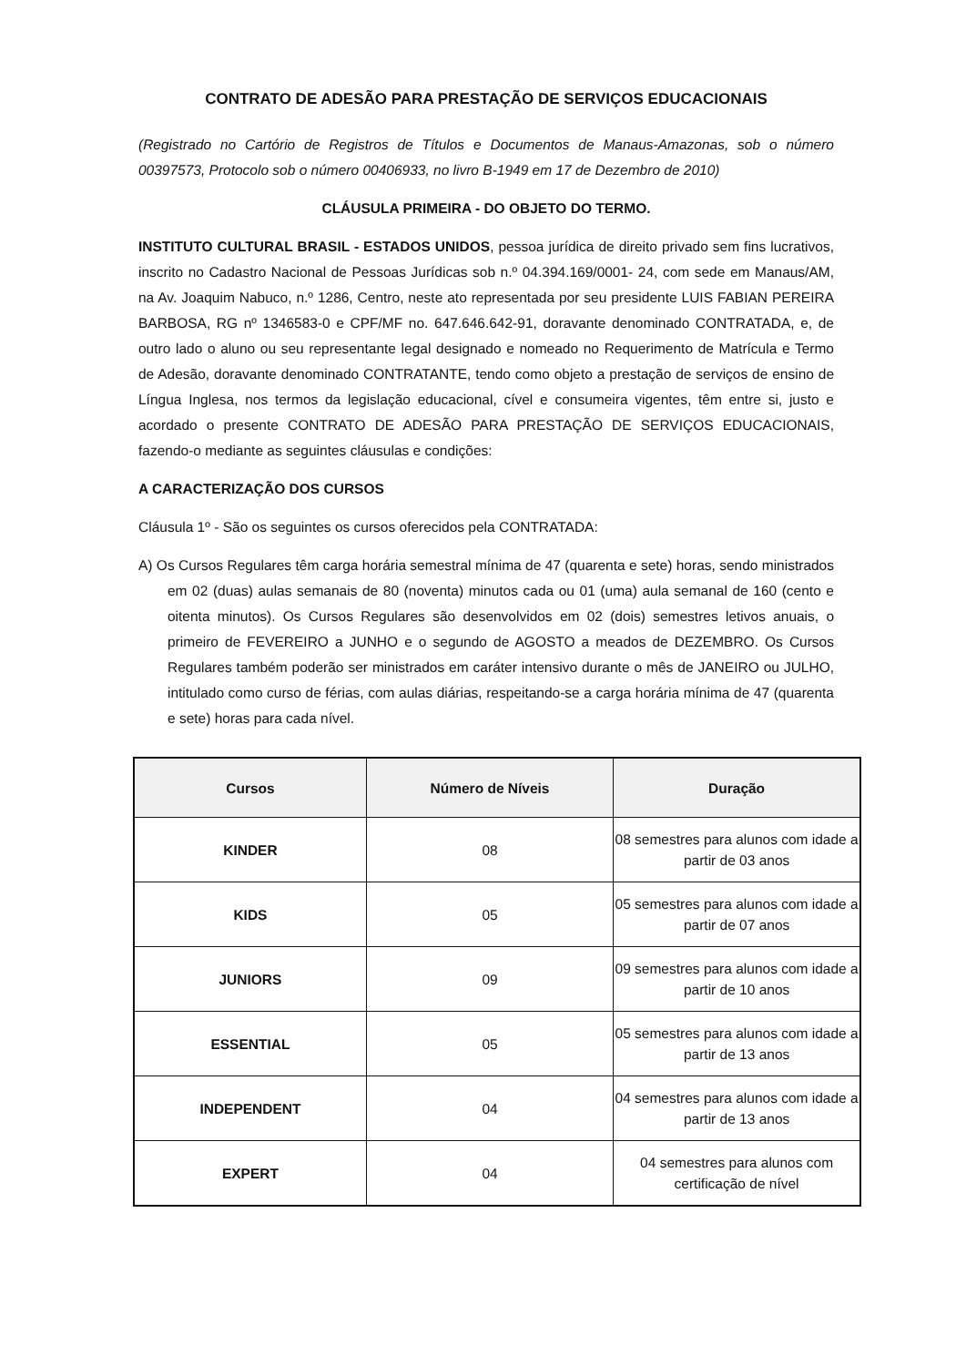CONTRATO DE ADESÃO PARA PRESTAÇÃO DE SERVIÇOS EDUCACIONAIS
(Registrado no Cartório de Registros de Títulos e Documentos de Manaus-Amazonas, sob o número 00397573, Protocolo sob o número 00406933, no livro B-1949 em 17 de Dezembro de 2010)
CLÁUSULA PRIMEIRA - DO OBJETO DO TERMO.
INSTITUTO CULTURAL BRASIL - ESTADOS UNIDOS, pessoa jurídica de direito privado sem fins lucrativos, inscrito no Cadastro Nacional de Pessoas Jurídicas sob n.º 04.394.169/0001- 24, com sede em Manaus/AM, na Av. Joaquim Nabuco, n.º 1286, Centro, neste ato representada por seu presidente LUIS FABIAN PEREIRA BARBOSA, RG nº 1346583-0 e CPF/MF no. 647.646.642-91, doravante denominado CONTRATADA, e, de outro lado o aluno ou seu representante legal designado e nomeado no Requerimento de Matrícula e Termo de Adesão, doravante denominado CONTRATANTE, tendo como objeto a prestação de serviços de ensino de Língua Inglesa, nos termos da legislação educacional, cível e consumeira vigentes, têm entre si, justo e acordado o presente CONTRATO DE ADESÃO PARA PRESTAÇÃO DE SERVIÇOS EDUCACIONAIS, fazendo-o mediante as seguintes cláusulas e condições:
A CARACTERIZAÇÃO DOS CURSOS
Cláusula 1º - São os seguintes os cursos oferecidos pela CONTRATADA:
A) Os Cursos Regulares têm carga horária semestral mínima de 47 (quarenta e sete) horas, sendo ministrados em 02 (duas) aulas semanais de 80 (noventa) minutos cada ou 01 (uma) aula semanal de 160 (cento e oitenta minutos). Os Cursos Regulares são desenvolvidos em 02 (dois) semestres letivos anuais, o primeiro de FEVEREIRO a JUNHO e o segundo de AGOSTO a meados de DEZEMBRO. Os Cursos Regulares também poderão ser ministrados em caráter intensivo durante o mês de JANEIRO ou JULHO, intitulado como curso de férias, com aulas diárias, respeitando-se a carga horária mínima de 47 (quarenta e sete) horas para cada nível.
| Cursos | Número de Níveis | Duração |
| --- | --- | --- |
| KINDER | 08 | 08 semestres para alunos com idade a partir de 03 anos |
| KIDS | 05 | 05 semestres para alunos com idade a partir de 07 anos |
| JUNIORS | 09 | 09 semestres para alunos com idade a partir de 10 anos |
| ESSENTIAL | 05 | 05 semestres para alunos com idade a partir de 13 anos |
| INDEPENDENT | 04 | 04 semestres para alunos com idade a partir de 13 anos |
| EXPERT | 04 | 04 semestres para alunos com certificação de nível |